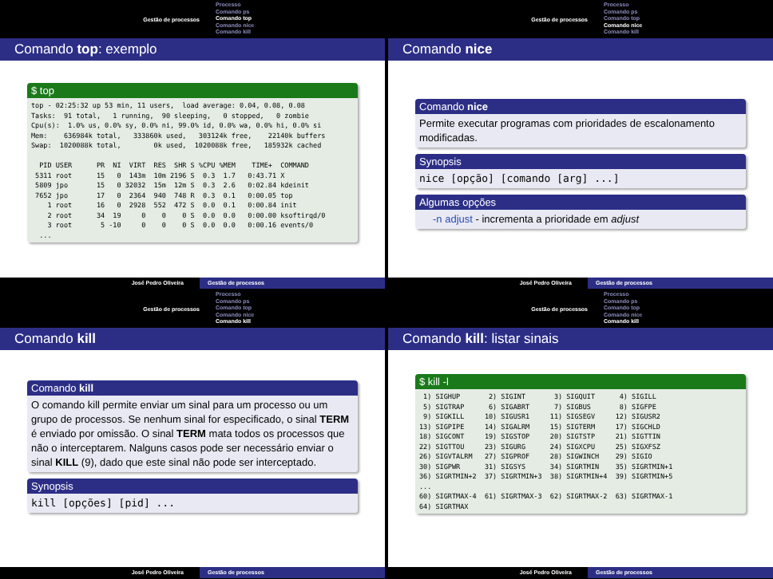Gestão de processos
Processo
Comando ps
Comando top
Comando nice
Comando kill
Comando top: exemplo
$ top
top - 02:25:32 up 53 min, 11 users,  load average: 0.04, 0.08, 0.08
Tasks:  91 total,   1 running,  90 sleeping,   0 stopped,   0 zombie
Cpu(s):  1.0% us, 0.0% sy, 0.0% ni, 99.0% id, 0.0% wa, 0.0% hi, 0.0% si
Mem:    636984k total,   333860k used,   303124k free,    22140k buffers
Swap:  1020088k total,        0k used,  1020088k free,   185932k cached

  PID USER      PR  NI  VIRT  RES  SHR S %CPU %MEM    TIME+  COMMAND
 5311 root      15   0  143m  10m 2196 S  0.3  1.7   0:43.71 X
 5809 jpo       15   0 32032  15m  12m S  0.3  2.6   0:02.84 kdeinit
 7652 jpo       17   0  2364  940  748 R  0.3  0.1   0:00.05 top
    1 root      16   0  2928  552  472 S  0.0  0.1   0:00.84 init
    2 root      34  19     0    0    0 S  0.0  0.0   0:00.00 ksoftirqd/0
    3 root       5 -10     0    0    0 S  0.0  0.0   0:00.16 events/0
  ...
José Pedro Oliveira Gestão de processos
Gestão de processos
Processo
Comando ps
Comando top
Comando nice
Comando kill
Comando nice
Comando nice
Permite executar programas com prioridades de escalonamento modificadas.
Synopsis
nice [opção] [comando [arg] ...]
Algumas opções
-n adjust - incrementa a prioridade em adjust
José Pedro Oliveira Gestão de processos
Gestão de processos
Processo
Comando ps
Comando top
Comando nice
Comando kill
Comando kill
Comando kill
O comando kill permite enviar um sinal para um processo ou um grupo de processos. Se nenhum sinal for especificado, o sinal TERM é enviado por omissão. O sinal TERM mata todos os processos que não o interceptarem. Nalguns casos pode ser necessário enviar o sinal KILL (9), dado que este sinal não pode ser interceptado.
Synopsis
kill [opções] [pid] ...
José Pedro Oliveira Gestão de processos
Gestão de processos
Processo
Comando ps
Comando top
Comando nice
Comando kill
Comando kill: listar sinais
$ kill -l
 1) SIGHUP       2) SIGINT       3) SIGQUIT      4) SIGILL
 5) SIGTRAP      6) SIGABRT      7) SIGBUS       8) SIGFPE
 9) SIGKILL     10) SIGUSR1     11) SIGSEGV     12) SIGUSR2
13) SIGPIPE     14) SIGALRM     15) SIGTERM     17) SIGCHLD
18) SIGCONT     19) SIGSTOP     20) SIGTSTP     21) SIGTTIN
22) SIGTTOU     23) SIGURG      24) SIGXCPU     25) SIGXFSZ
26) SIGVTALRM   27) SIGPROF     28) SIGWINCH    29) SIGIO
30) SIGPWR      31) SIGSYS      34) SIGRTMIN    35) SIGRTMIN+1
36) SIGRTMIN+2  37) SIGRTMIN+3  38) SIGRTMIN+4  39) SIGRTMIN+5
...
60) SIGRTMAX-4  61) SIGRTMAX-3  62) SIGRTMAX-2  63) SIGRTMAX-1
64) SIGRTMAX
José Pedro Oliveira Gestão de processos